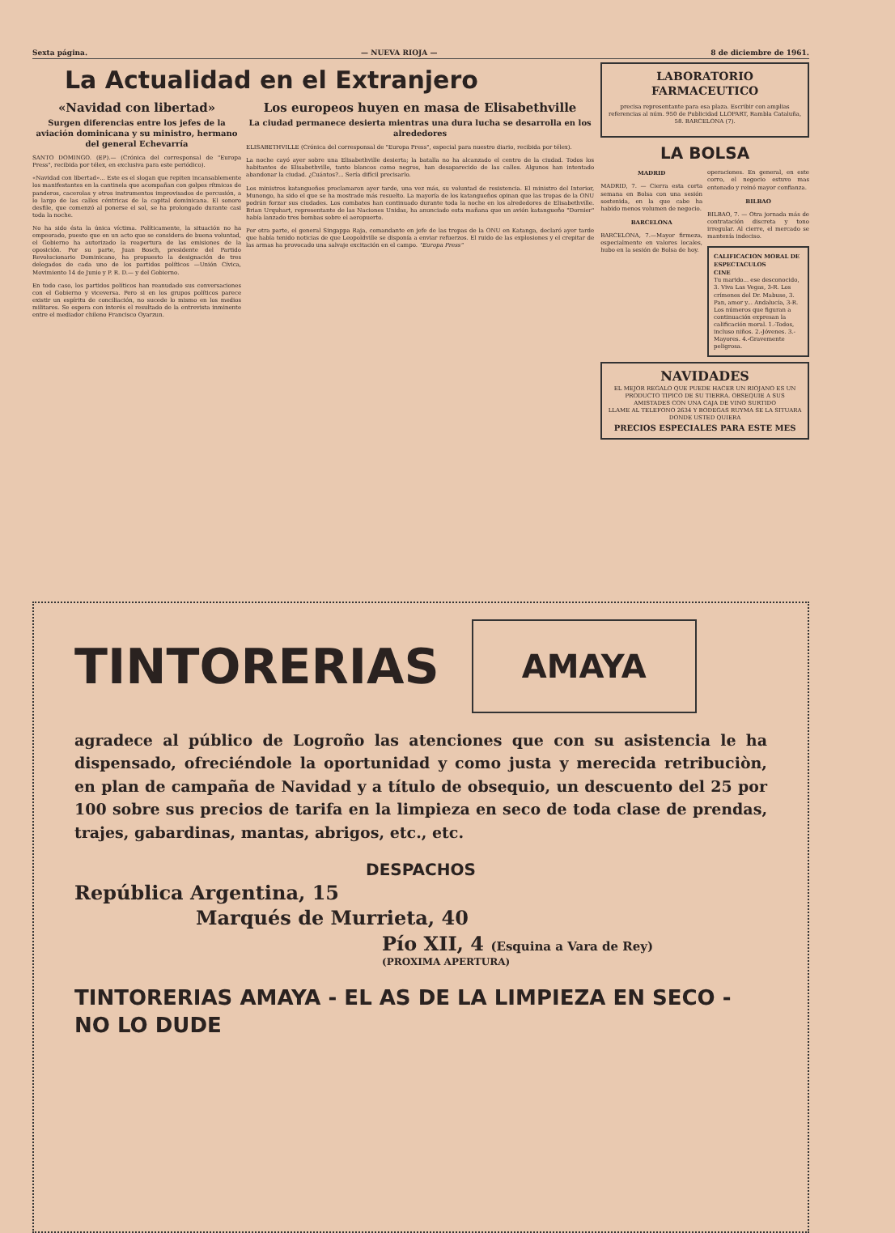Sexta página. — NUEVA RIOJA — 8 de diciembre de 1961.
La Actualidad en el Extranjero
«Navidad con libertad»
Surgen diferencias entre los jefes de la aviación dominicana y su ministro, hermano del general Echevarría
SANTO DOMINGO. (EP).— (Crónica del corresponsal de "Europa Press", recibida por télex, en exclusiva para este periódico).
«Navidad con libertad»... Este es el slogan que repiten incansablemente los manifestantes en la cantinela que acompañan con golpes rítmicos de panderos, cacerolas y otros instrumentos improvisados de percusión, a lo largo de las calles céntricas de la capital dominicana. El sonoro desfile, que comenzó al ponerse el sol, se ha prolongado durante casi toda la noche.
No ha sido ésta la única víctima. Políticamente, la situación no ha empeorado, puesto que en un acto que se considera de buena voluntad, el Gobierno ha autorizado la reapertura de las emisiones de la oposición. Por su parte, Juan Bosch, presidente del Partido Revolucionario Dominicano, ha propuesto la designación de tres delegados de cada uno de los partidos políticos —Unión Cívica, Movimiento 14 de Junio y P. R. D.— y del Gobierno.
En todo caso, los partidos políticos han reanudado sus conversaciones con el Gobierno y viceversa. Pero si en los grupos políticos parece existir un espíritu de conciliación, no sucede lo mismo en los medios militares. Se espera con interés el resultado de la entrevista inminente entre el mediador chileno Francisco Oyarzun.
Los europeos huyen en masa de Elisabethville
La ciudad permanece desierta mientras una dura lucha se desarrolla en los alrededores
ELISABETHVILLE (Crónica del corresponsal de "Europa Press", especial para nuestro diario, recibida por télex).
La noche cayó ayer sobre una Elisabethville desierta; la batalla no ha alcanzado el centro de la ciudad. Todos los habitantes de Elisabethville, tanto blancos como negros, han desaparecido de las calles. Algunos han intentado abandonar la ciudad. ¿Cuántos?... Sería difícil precisarlo.
Los ministros katangueños proclamaron ayer tarde, una vez más, su voluntad de resistencia. El ministro del Interior, Munongo, ha sido el que se ha mostrado más resuelto. La mayoría de los katangueños opinan que las tropas de la ONU podrán forzar sus ciudades. Los combates han continuado durante toda la noche en los alrededores de Elisabethville. Brian Urquhart, representante de las Naciones Unidas, ha anunciado esta mañana que un avión katangueño "Dornier" había lanzado tres bombas sobre el aeropuerto.
Por otra parte, el general Singappa Raja, comandante en jefe de las tropas de la ONU en Katanga, declaró ayer tarde que había tenido noticias de que Leopoldville se disponía a enviar refuerzos. El ruido de las explosiones y el crepitar de las armas ha provocado una salvaje excitación en el campo. "Europa Press"
LABORATORIO FARMACEUTICO
precisa representante para esa plaza. Escribir con amplias referencias al núm. 950 de Publicidad LLOPART, Rambla Cataluña, 58. BARCELONA (7).
LA BOLSA
MADRID
MADRID, 7. — Cierra esta corta semana en Bolsa con una sesión sostenida, en la que cabe ha habido menos volumen de negocio.
BARCELONA
BARCELONA, 7.—Mayor firmeza, especialmente en valores locales, hubo en la sesión de Bolsa de hoy.
operaciones. En general, en este corro, el negocio estuvo mas entonado y reinó mayor confianza.
BILBAO
BILBAO, 7. — Otra jornada más de contratación discreta y tono irregular. Al cierre, el mercado se mantenía indeciso.
CALIFICACION MORAL DE ESPECTACULOS
CINE
Tu marido... ese desconocido, 3. Viva Las Vegas, 3-R. Los crímenes del Dr. Mabuse, 3. Pan, amor y... Andalucía, 3-R. Los números que figuran a continuación expresan la calificación moral. 1.-Todos, incluso niños. 2.-Jóvenes. 3.-Mayores. 4.-Gravemente peligrosa.
NAVIDADES
EL MEJOR REGALO QUE PUEDE HACER UN RIOJANO ES UN PRODUCTO TIPICO DE SU TIERRA. OBSEQUIE A SUS AMISTADES CON UNA CAJA DE VINO SURTIDO
LLAME AL TELEFONO 2634 Y BODEGAS RUYMA SE LA SITUARA DONDE USTED QUIERA
PRECIOS ESPECIALES PARA ESTE MES
TINTORERIAS AMAYA
agradece al público de Logroño las atenciones que con su asistencia le ha dispensado, ofreciéndole la oportunidad y como justa y merecida retribuciòn, en plan de campaña de Navidad y a título de obsequio, un descuento del 25 por 100 sobre sus precios de tarifa en la limpieza en seco de toda clase de prendas, trajes, gabardinas, mantas, abrigos, etc., etc.
DESPACHOS
República Argentina, 15
Marqués de Murrieta, 40
Pío XII, 4 (Esquina a Vara de Rey)
(PROXIMA APERTURA)
TINTORERIAS AMAYA - EL AS DE LA LIMPIEZA EN SECO - NO LO DUDE